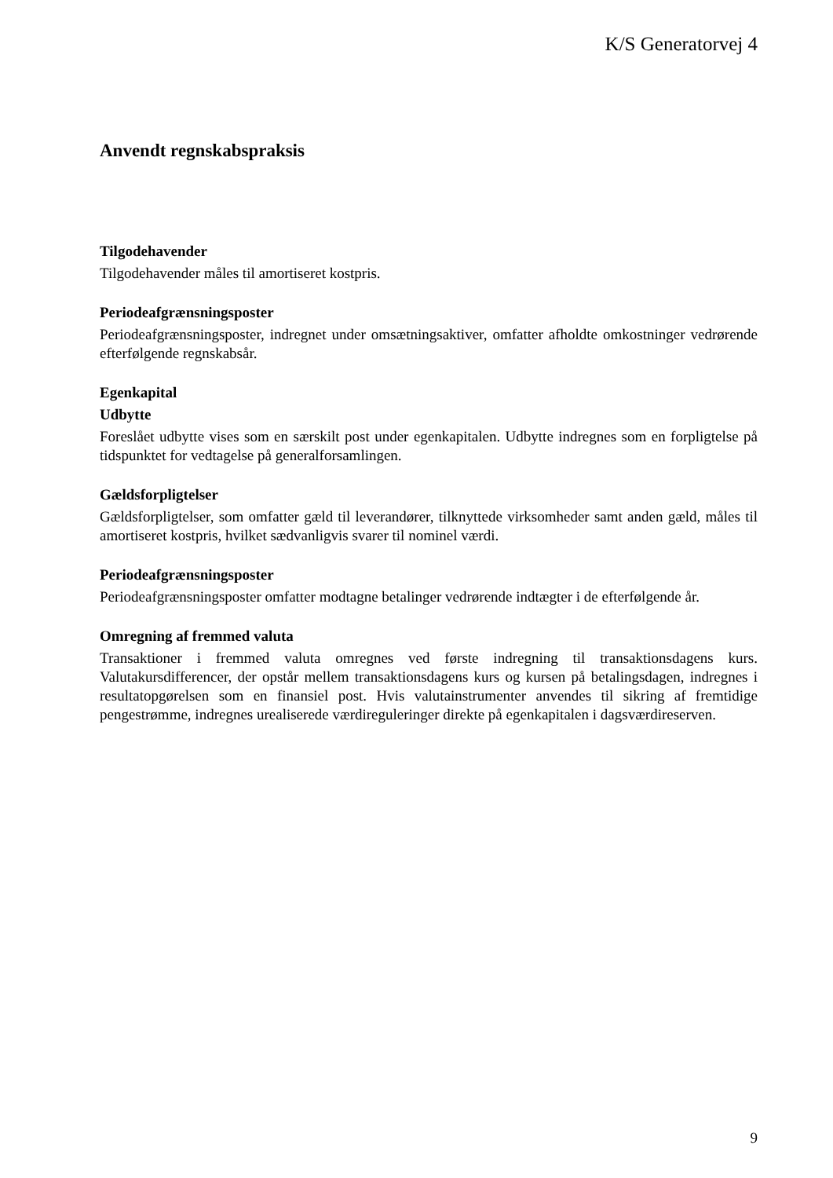K/S Generatorvej 4
Anvendt regnskabspraksis
Tilgodehavender
Tilgodehavender måles til amortiseret kostpris.
Periodeafgrænsningsposter
Periodeafgrænsningsposter, indregnet under omsætningsaktiver, omfatter afholdte omkostninger vedrørende efterfølgende regnskabsår.
Egenkapital
Udbytte
Foreslået udbytte vises som en særskilt post under egenkapitalen. Udbytte indregnes som en forpligtelse på tidspunktet for vedtagelse på generalforsamlingen.
Gældsforpligtelser
Gældsforpligtelser, som omfatter gæld til leverandører, tilknyttede virksomheder samt anden gæld, måles til amortiseret kostpris, hvilket sædvanligvis svarer til nominel værdi.
Periodeafgrænsningsposter
Periodeafgrænsningsposter omfatter modtagne betalinger vedrørende indtægter i de efterfølgende år.
Omregning af fremmed valuta
Transaktioner i fremmed valuta omregnes ved første indregning til transaktionsdagens kurs. Valutakursdifferencer, der opstår mellem transaktionsdagens kurs og kursen på betalingsdagen, indregnes i resultatopgørelsen som en finansiel post. Hvis valutainstrumenter anvendes til sikring af fremtidige pengestrømme, indregnes urealiserede værdireguleringer direkte på egenkapitalen i dagsværdireserven.
9